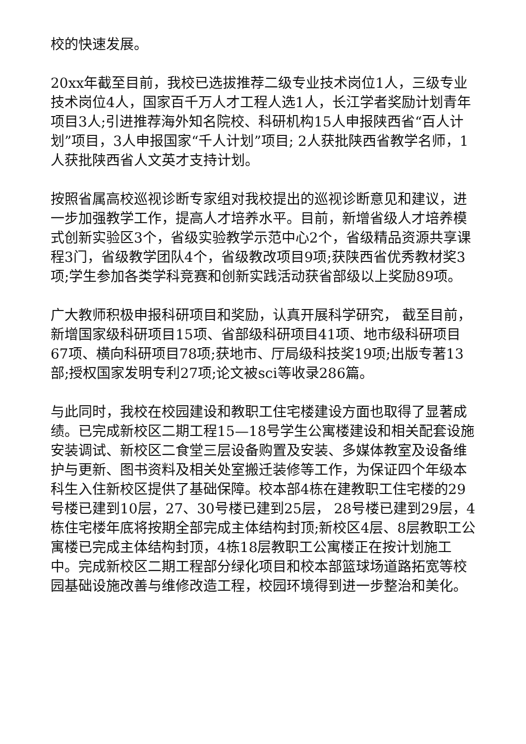校的快速发展。
20xx年截至目前，我校已选拔推荐二级专业技术岗位1人，三级专业技术岗位4人，国家百千万人才工程人选1人，长江学者奖励计划青年项目3人;引进推荐海外知名院校、科研机构15人申报陕西省“百人计划”项目，3人申报国家“千人计划”项目; 2人获批陕西省教学名师，1人获批陕西省人文英才支持计划。
按照省属高校巡视诊断专家组对我校提出的巡视诊断意见和建议，进一步加强教学工作，提高人才培养水平。目前，新增省级人才培养模式创新实验区3个，省级实验教学示范中心2个，省级精品资源共享课程3门，省级教学团队4个，省级教改项目9项;获陕西省优秀教材奖3项;学生参加各类学科竞赛和创新实践活动获省部级以上奖励89项。
广大教师积极申报科研项目和奖励，认真开展科学研究， 截至目前，新增国家级科研项目15项、省部级科研项目41项、地市级科研项目67项、横向科研项目78项;获地市、厅局级科技奖19项;出版专著13部;授权国家发明专利27项;论文被sci等收录286篇。
与此同时，我校在校园建设和教职工住宅楼建设方面也取得了显著成绩。已完成新校区二期工程15—18号学生公寓楼建设和相关配套设施安装调试、新校区二食堂三层设备购置及安装、多媒体教室及设备维护与更新、图书资料及相关处室搬迁装修等工作，为保证四个年级本科生入住新校区提供了基础保障。校本部4栋在建教职工住宅楼的29号楼已建到10层，27、30号楼已建到25层， 28号楼已建到29层，4栋住宅楼年底将按期全部完成主体结构封顶;新校区4层、8层教职工公寓楼已完成主体结构封顶，4栋18层教职工公寓楼正在按计划施工中。完成新校区二期工程部分绿化项目和校本部篮球场道路拓宽等校园基础设施改善与维修改造工程，校园环境得到进一步整治和美化。